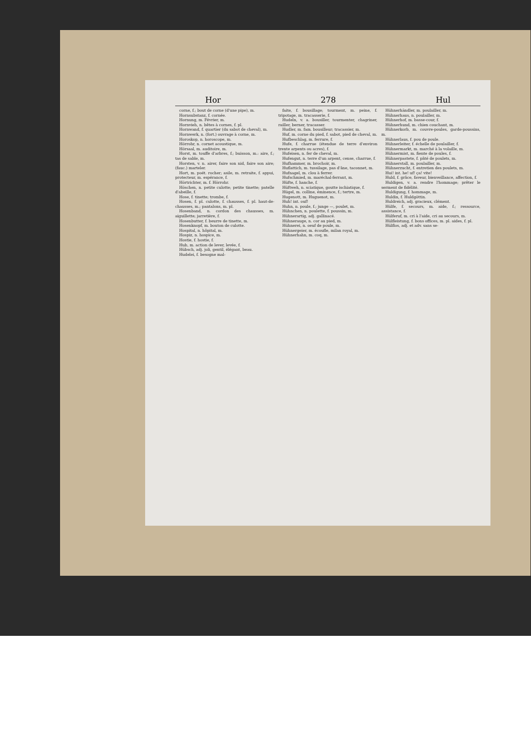Hor 278 Hul
corne, f.; bout de corne (d'une pipe), m.
Hornsubstanz, f. cornée.
Hornung, m. Février, m.
Hornvieh, n. bêtes à cornes, f. pl.
Hornwand, f. quartier (du sabot de cheval), m.
Hornwerk, n. (fort.) ouvrage à corne, m.
Horoskop, n. horoscope, m.
Hörrohr, n. cornet acoustique, m.
Hörsaal, m. auditoire, m.
Horst, m. touffe d'arbres, f.; buisson, m.: aire, f.; tas de sable, m.
Horsten, v. n. airer, faire son nid, faire son aire; (fauc.) marteler.
Hort, m. poét. rocher; asile, m. retraite, f. appui, protecteur, m. espérance, f.
Hörtrichter, m. f. Hörrohr.
Höschen, n. petite culotte; petite tinette; patelle d'abeille, f.
Hose, f. tinette; trombe, f.
Hosen, f. pl. culotte, f. chausses, f. pl. haut-de-chausses, m.; pantalons, m. pl.
Hosenband, n. cordon des chausses, m. aiguillette; jarretière, f.
Hosenbutter, f. beurre de tinette, m.
Hosenknopf, m. bouton de culotte.
Hospital, n. hôpital, m.
Hospiz, n. hospice, m.
Hostie, f. hostie, f.
Hub, m. action de lever, levée, f.
Hübsch, adj. joli, gentil, élégant, beau.
Hudelei, f. besogne mal-
faite, f. bousillage; tourment, m. peine, f. tripotage, m. tracasserie, f.
Hudeln, v. a. bousiller, tourmenter, chagriner, railler, berner, tracasser.
Hudler, m. fam. bousilleur; tracassier, m.
Huf, m. corne du pied, f. sabot, pied de cheval, m.
Hufbeschlag, m. ferrure, f.
Hufe, f. charrue (étendue de terre d'environ trente arpents ou acres), f.
Hufeisen, n. fer de cheval, m.
Hufengut, n. terre d'un arpent, cense, charrue, f.
Hufhammer, m. brochoir, m.
Huflattich, m. tussilage, pas d'âne, taconnet, m.
Hufnagel, m. clou à ferrer.
Hufschmied, m. maréchal-ferrant, m.
Hüfte, f. hanche, f.
Hüftweh, n. sciatique, goutte ischiatique, f.
Hügel, m. colline, éminence, f.; tertre, m.
Hugenott, m. Huguenot, m.
Huh! int. ouf!
Huhn, n. poule, f.; junge —, poulet, m.
Hühnchen, n. poulette, f. poussin, m.
Hühnerartig, adj. gallinacé.
Hühnerauge, n. cor au pied, m.
Hühnerei, n. oeuf de poule, m.
Hühnergeier, m. écoufle, milan royal, m.
Hühnerhahn, m. coq, m.
Hühnerhändler, m. poulailler, m.
Hühnerhaus, n. poulailler, m.
Hühnerhof, m. basse-cour, f.
Hühnerhund, m. chien couchant, m.
Hühnerkorb, m. couvre-poules, garde-poussins, m.
Hühnerlaus, f. pou de poule.
Hühnerleiter, f. échelle de poulailler, f.
Hühnermarkt, m. marché à la volaille, m.
Hühnermist, m. fiente de poules, f.
Hühnerpastete, f. pâté de poulets, m.
Hühnerstall, m. poulailler, m.
Hühnerzucht, f. entretien des poulets, m.
Hui! int. he! uf! ça! vite!
Huld, f. grâce, faveur, bienveillance, affection, f.
Huldigen, v. a. rendre l'hommage; prêter le serment de fidélité.
Huldigung, f. hommage, m.
Huldin, f. Huldgöttin.
Huldreich, adj. gracieux, clément.
Hülfe, f. secours, m. aide, f.; ressource, assistance, f.
Hülferuf, m. cri à l'aide, cri au secours, m.
Hülfleistung, f. bons offices, m. pl. aides, f. pl.
Hülflos, adj. et adv. sans se-